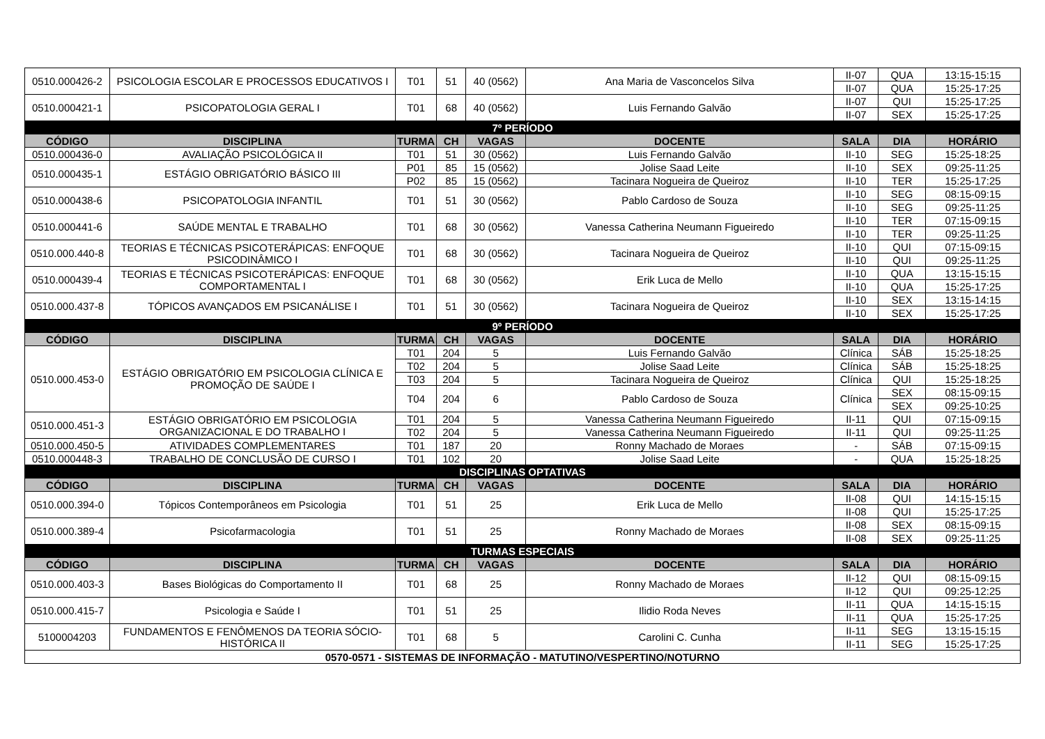| 0510.000426-2 | PSICOLOGIA ESCOLAR E PROCESSOS EDUCATIVOS I | T01 | 51 | 40 (0562) | Ana Maria de Vasconcelos Silva | II-07 | QUA | 13:15-15:15 |
| | | | | | | II-07 | QUA | 15:25-17:25 |
| 0510.000421-1 | PSICOPATOLOGIA GERAL I | T01 | 68 | 40 (0562) | Luis Fernando Galvão | II-07 | QUI | 15:25-17:25 |
| | | | | | | II-07 | SEX | 15:25-17:25 |
| 7º PERÍODO | | | | | | | | |
| CÓDIGO | DISCIPLINA | TURMA | CH | VAGAS | DOCENTE | SALA | DIA | HORÁRIO |
| 0510.000436-0 | AVALIAÇÃO PSICOLÓGICA II | T01 | 51 | 30 (0562) | Luis Fernando Galvão | II-10 | SEG | 15:25-18:25 |
| 0510.000435-1 | ESTÁGIO OBRIGATÓRIO BÁSICO III | P01 | 85 | 15 (0562) | Jolise Saad Leite | II-10 | SEX | 09:25-11:25 |
| | | P02 | 85 | 15 (0562) | Tacinara Nogueira de Queiroz | II-10 | TER | 15:25-17:25 |
| 0510.000438-6 | PSICOPATOLOGIA INFANTIL | T01 | 51 | 30 (0562) | Pablo Cardoso de Souza | II-10 | SEG | 08:15-09:15 |
| | | | | | | II-10 | SEG | 09:25-11:25 |
| 0510.000441-6 | SAÚDE MENTAL E TRABALHO | T01 | 68 | 30 (0562) | Vanessa Catherina Neumann Figueiredo | II-10 | TER | 07:15-09:15 |
| | | | | | | II-10 | TER | 09:25-11:25 |
| 0510.000.440-8 | TEORIAS E TÉCNICAS PSICOTERÁPICAS: ENFOQUE PSICODINÂMICO I | T01 | 68 | 30 (0562) | Tacinara Nogueira de Queiroz | II-10 | QUI | 07:15-09:15 |
| | | | | | | II-10 | QUI | 09:25-11:25 |
| 0510.000439-4 | TEORIAS E TÉCNICAS PSICOTERÁPICAS: ENFOQUE COMPORTAMENTAL I | T01 | 68 | 30 (0562) | Erik Luca de Mello | II-10 | QUA | 13:15-15:15 |
| | | | | | | II-10 | QUA | 15:25-17:25 |
| 0510.000.437-8 | TÓPICOS AVANÇADOS EM PSICANÁLISE I | T01 | 51 | 30 (0562) | Tacinara Nogueira de Queiroz | II-10 | SEX | 13:15-14:15 |
| | | | | | | II-10 | SEX | 15:25-17:25 |
| 9º PERÍODO | | | | | | | | |
| CÓDIGO | DISCIPLINA | TURMA | CH | VAGAS | DOCENTE | SALA | DIA | HORÁRIO |
| 0510.000.453-0 | ESTÁGIO OBRIGATÓRIO EM PSICOLOGIA CLÍNICA E PROMOÇÃO DE SAÚDE I | T01 | 204 | 5 | Luis Fernando Galvão | Clínica | SÁB | 15:25-18:25 |
| | | T02 | 204 | 5 | Jolise Saad Leite | Clínica | SÁB | 15:25-18:25 |
| | | T03 | 204 | 5 | Tacinara Nogueira de Queiroz | Clínica | QUI | 15:25-18:25 |
| | | T04 | 204 | 6 | Pablo Cardoso de Souza | Clínica | SEX | 08:15-09:15 |
| | | | | | | | SEX | 09:25-10:25 |
| 0510.000.451-3 | ESTÁGIO OBRIGATÓRIO EM PSICOLOGIA ORGANIZACIONAL E DO TRABALHO I | T01 | 204 | 5 | Vanessa Catherina Neumann Figueiredo | II-11 | QUI | 07:15-09:15 |
| | | T02 | 204 | 5 | Vanessa Catherina Neumann Figueiredo | II-11 | QUI | 09:25-11:25 |
| 0510.000.450-5 | ATIVIDADES COMPLEMENTARES | T01 | 187 | 20 | Ronny Machado de Moraes | - | SÁB | 07:15-09:15 |
| 0510.000448-3 | TRABALHO DE CONCLUSÃO DE CURSO I | T01 | 102 | 20 | Jolise Saad Leite | - | QUA | 15:25-18:25 |
| DISCIPLINAS OPTATIVAS | | | | | | | | |
| CÓDIGO | DISCIPLINA | TURMA | CH | VAGAS | DOCENTE | SALA | DIA | HORÁRIO |
| 0510.000.394-0 | Tópicos Contemporâneos em Psicologia | T01 | 51 | 25 | Erik Luca de Mello | II-08 | QUI | 14:15-15:15 |
| | | | | | | II-08 | QUI | 15:25-17:25 |
| 0510.000.389-4 | Psicofarmacologia | T01 | 51 | 25 | Ronny Machado de Moraes | II-08 | SEX | 08:15-09:15 |
| | | | | | | II-08 | SEX | 09:25-11:25 |
| TURMAS ESPECIAIS | | | | | | | | |
| CÓDIGO | DISCIPLINA | TURMA | CH | VAGAS | DOCENTE | SALA | DIA | HORÁRIO |
| 0510.000.403-3 | Bases Biológicas do Comportamento II | T01 | 68 | 25 | Ronny Machado de Moraes | II-12 | QUI | 08:15-09:15 |
| | | | | | | II-12 | QUI | 09:25-12:25 |
| 0510.000.415-7 | Psicologia e Saúde I | T01 | 51 | 25 | Ilidio Roda Neves | II-11 | QUA | 14:15-15:15 |
| | | | | | | II-11 | QUA | 15:25-17:25 |
| 5100004203 | FUNDAMENTOS E FENÔMENOS DA TEORIA SÓCIO-HISTÓRICA II | T01 | 68 | 5 | Carolini C. Cunha | II-11 | SEG | 13:15-15:15 |
| | | | | | | II-11 | SEG | 15:25-17:25 |
| 0570-0571 - SISTEMAS DE INFORMAÇÃO - MATUTINO/VESPERTINO/NOTURNO | | | | | | | | |